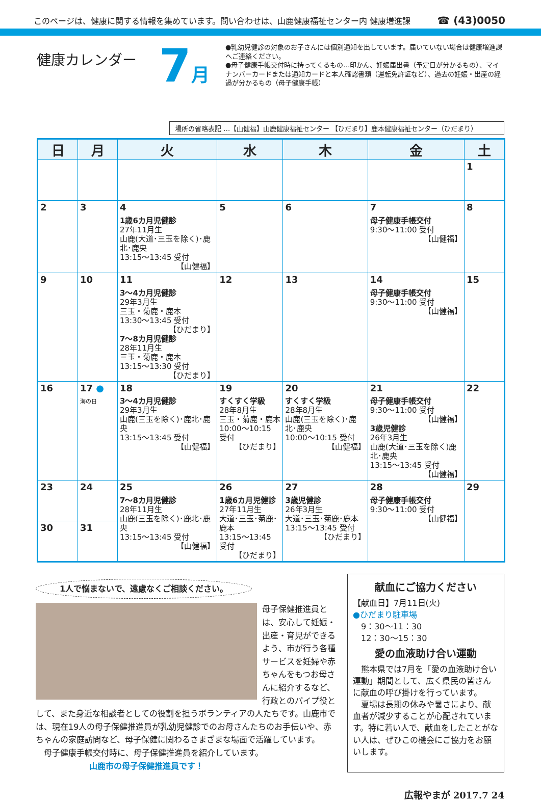このページは、健康に関する情報を集めています。問い合わせは、山鹿健康福祉センター内 健康増進課 ☎ (43)0050
健康カレンダー
7月
●乳幼児健診の対象のお子さんには個別通知を出しています。届いていない場合は健康増進課へご連絡ください。
●母子健康手帳交付時に持ってくるもの…印かん、妊娠届出書（予定日が分かるもの）、マイナンバーカードまたは通知カードと本人確認書類（運転免許証など）、過去の妊娠・出産の経過が分かるもの（母子健康手帳）
場所の省略表記 …【山健福】山鹿健康福祉センター 【ひだまり】鹿本健康福祉センター（ひだまり）
| 日 | 月 | 火 | 水 | 木 | 金 | 土 |
| --- | --- | --- | --- | --- | --- | --- |
| | | | | | | 1 |
| 2 | 3 | 4 1歳6カ月児健診 27年11月生 山鹿(大道･三玉を除く)･鹿北･鹿央 13:15～13:45 受付 【山健福】 | 5 | 6 | 7 母子健康手帳交付 9:30～11:00 受付 【山健福】 | 8 |
| 9 | 10 | 11 3～4カ月児健診 29年3月生 三玉・菊鹿・鹿本 13:30～13:45 受付 【ひだまり】 7～8カ月児健診 28年11月生 三玉・菊鹿・鹿本 13:15～13:30 受付 【ひだまり】 | 12 | 13 | 14 母子健康手帳交付 9:30～11:00 受付 【山健福】 | 15 |
| 16 | 17 ● 海の日 | 18 3～4カ月児健診 29年3月生 山鹿(三玉を除く)･鹿北･鹿央 13:15～13:45 受付 【山健福】 | 19 すくすく学級 28年8月生 三玉・菊鹿・鹿本 10:00～10:15 受付 【ひだまり】 | 20 すくすく学級 28年8月生 山鹿(三玉を除く)･鹿北･鹿央 10:00～10:15 受付 【山健福】 | 21 母子健康手帳交付 9:30～11:00 受付 【山健福】 3歳児健診 26年3月生 山鹿(大道･三玉を除く)鹿北･鹿央 13:15～13:45 受付 【山健福】 | 22 |
| 23 | 24 | 25 7～8カ月児健診 28年11月生 山鹿(三玉を除く)･鹿北･鹿央 13:15～13:45 受付 【山健福】 | 26 1歳6カ月児健診 27年11月生 大道･三玉･菊鹿･鹿本 13:15～13:45 受付 【ひだまり】 | 27 3歳児健診 26年3月生 大道･三玉･菊鹿･鹿本 13:15～13:45 受付 【ひだまり】 | 28 母子健康手帳交付 9:30～11:00 受付 【山健福】 | 29 |
| 30 | 31 | | | | | |
1人で悩まないで、遠慮なくご相談ください。
母子保健推進員とは、安心して妊娠・出産・育児ができるよう、市が行う各種サービスを妊婦や赤ちゃんをもつお母さんに紹介するなど、行政とのパイプ役として、また身近な相談者としての役割を担うボランティアの人たちです。山鹿市では、現在19人の母子保健推進員が乳幼児健診でのお母さんたちのお手伝いや、赤ちゃんの家庭訪問など、母子保健に関わるさまざまな場面で活躍しています。
　母子健康手帳交付時に、母子保健推進員を紹介しています。
山鹿市の母子保健推進員です！
献血にご協力ください
【献血日】7月11日(火)
●ひだまり駐車場
　9：30～11：30
　12：30～15：30
愛の血液助け合い運動
　熊本県では7月を「愛の血液助け合い運動」期間として、広く県民の皆さんに献血の呼び掛けを行っています。
　夏場は長期の休みや暑さにより、献血者が減少することが心配されています。特に若い人で、献血をしたことがない人は、ぜひこの機会にご協力をお願いします。
広報やまが 2017.7 24